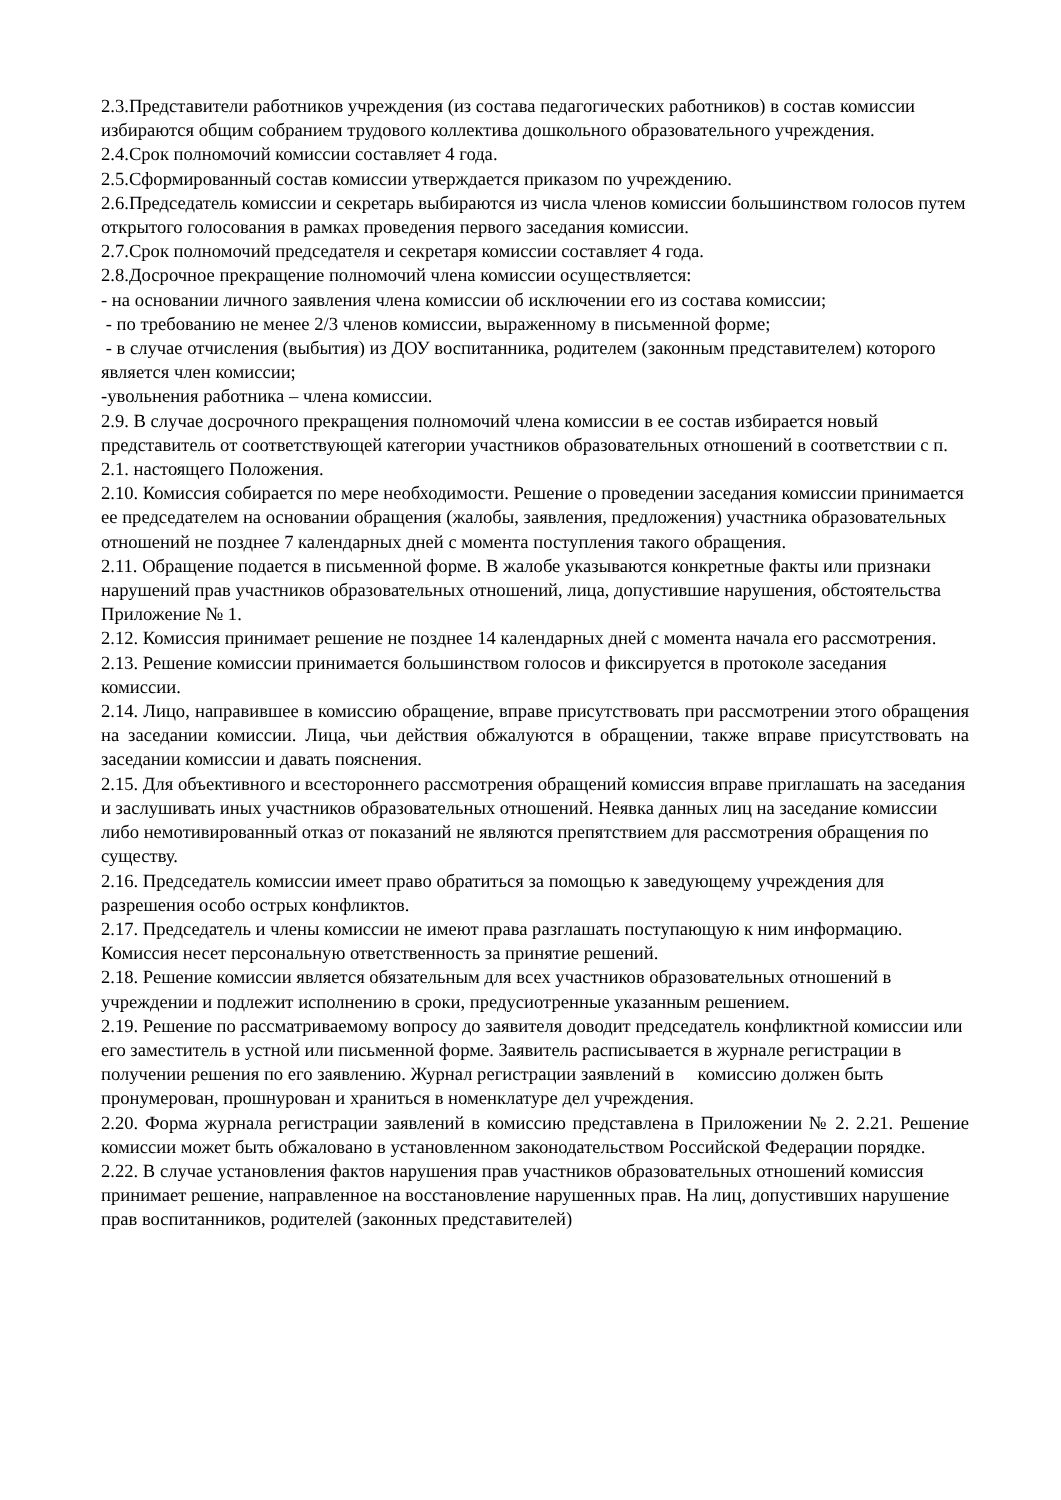2.3.Представители работников учреждения (из состава педагогических работников) в состав комиссии избираются общим собранием трудового коллектива дошкольного образовательного учреждения.
2.4.Срок полномочий комиссии составляет 4 года.
2.5.Сформированный состав комиссии утверждается приказом по учреждению.
2.6.Председатель комиссии и секретарь выбираются из числа членов комиссии большинством голосов путем открытого голосования в рамках проведения первого заседания комиссии.
2.7.Срок полномочий председателя и секретаря комиссии составляет 4 года.
2.8.Досрочное прекращение полномочий члена комиссии осуществляется:
- на основании личного заявления члена комиссии об исключении его из состава комиссии;
- по требованию не менее 2/3 членов комиссии, выраженному в письменной форме;
- в случае отчисления (выбытия) из ДОУ воспитанника, родителем (законным представителем) которого является член комиссии;
-увольнения работника – члена комиссии.
2.9. В случае досрочного прекращения полномочий члена комиссии в ее состав избирается новый представитель от соответствующей категории участников образовательных отношений в соответствии с п. 2.1. настоящего Положения.
2.10. Комиссия собирается по мере необходимости. Решение о проведении заседания комиссии принимается ее председателем на основании обращения (жалобы, заявления, предложения) участника образовательных отношений не позднее 7 календарных дней с момента поступления такого обращения.
2.11. Обращение подается в письменной форме. В жалобе указываются конкретные факты или признаки нарушений прав участников образовательных отношений, лица, допустившие нарушения, обстоятельства Приложение № 1.
2.12. Комиссия принимает решение не позднее 14 календарных дней с момента начала его рассмотрения.
2.13. Решение комиссии принимается большинством голосов и фиксируется в протоколе заседания комиссии.
2.14. Лицо, направившее в комиссию обращение, вправе присутствовать при рассмотрении этого обращения на заседании комиссии. Лица, чьи действия обжалуются в обращении, также вправе присутствовать на заседании комиссии и давать пояснения.
2.15. Для объективного и всестороннего рассмотрения обращений комиссия вправе приглашать на заседания и заслушивать иных участников образовательных отношений. Неявка данных лиц на заседание комиссии либо немотивированный отказ от показаний не являются препятствием для рассмотрения обращения по существу.
2.16. Председатель комиссии имеет право обратиться за помощью к заведующему учреждения для разрешения особо острых конфликтов.
2.17. Председатель и члены комиссии не имеют права разглашать поступающую к ним информацию. Комиссия несет персональную ответственность за принятие решений.
2.18. Решение комиссии является обязательным для всех участников образовательных отношений в учреждении и подлежит исполнению в сроки, предусиотренные указанным решением.
2.19. Решение по рассматриваемому вопросу до заявителя доводит председатель конфликтной комиссии или его заместитель в устной или письменной форме. Заявитель расписывается в журнале регистрации в получении решения по его заявлению. Журнал регистрации заявлений в комиссию должен быть пронумерован, прошнурован и храниться в номенклатуре дел учреждения.
2.20. Форма журнала регистрации заявлений в комиссию представлена в Приложении № 2. 2.21. Решение комиссии может быть обжаловано в установленном законодательством Российской Федерации порядке.
2.22. В случае установления фактов нарушения прав участников образовательных отношений комиссия принимает решение, направленное на восстановление нарушенных прав. На лиц, допустивших нарушение прав воспитанников, родителей (законных представителей)